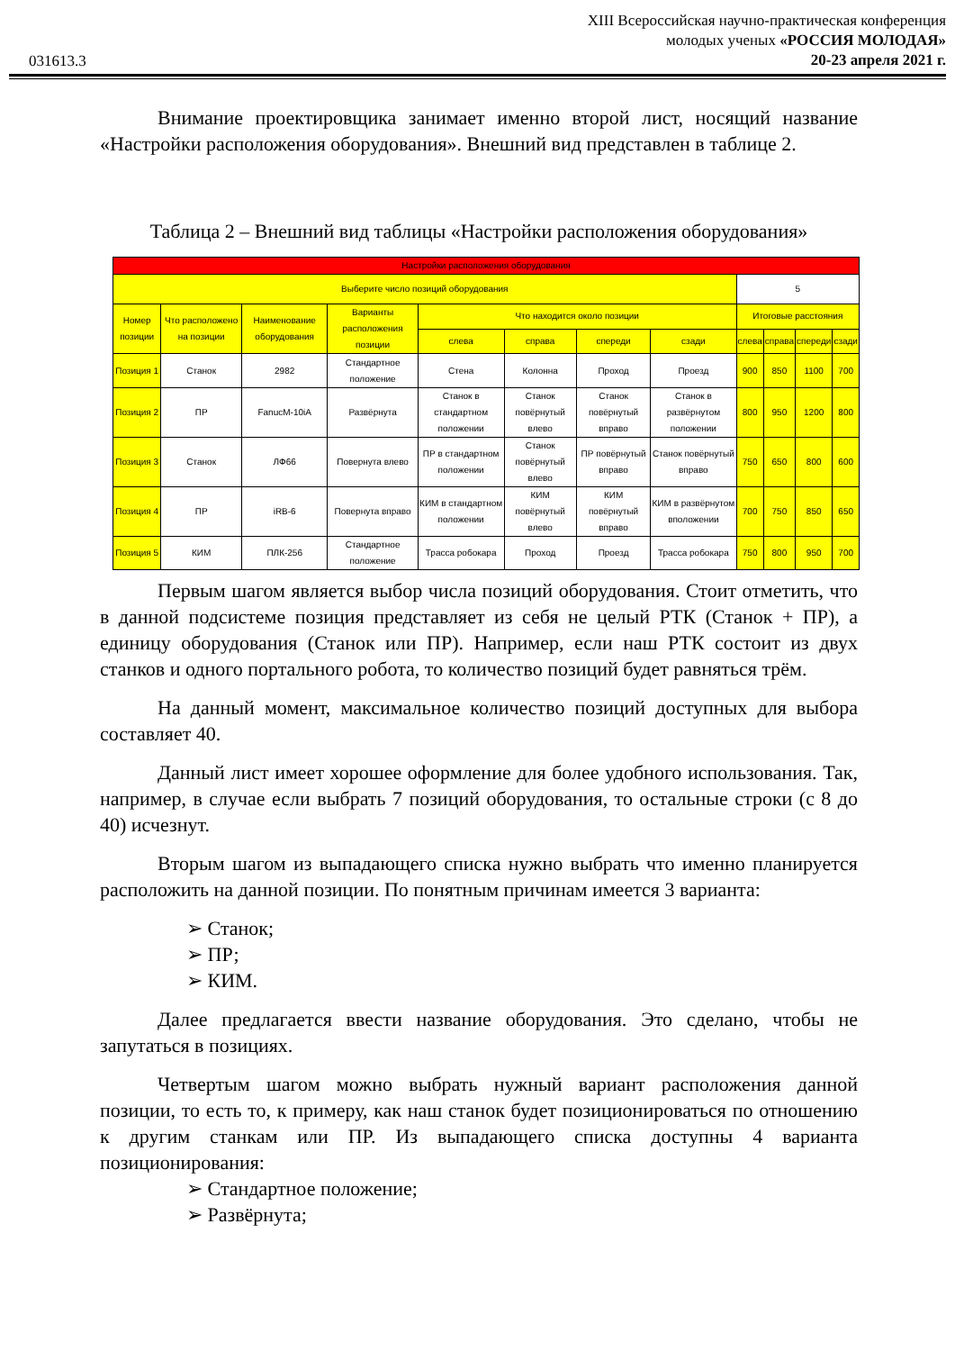031613.3
XIII Всероссийская научно-практическая конференция
молодых ученых «РОССИЯ МОЛОДАЯ»
20-23 апреля 2021 г.
Внимание проектировщика занимает именно второй лист, носящий название «Настройки расположения оборудования». Внешний вид представлен в таблице 2.
Таблица 2 – Внешний вид таблицы «Настройки расположения оборудования»
| Настройки расположения оборудования | | | | | | | | | | | |
| --- | --- | --- | --- | --- | --- | --- | --- | --- | --- | --- | --- |
| Выберите число позиций оборудования | | | | | | | | 5 | | | |
| Номер позиции | Что расположено на позиции | Наименование оборудования | Варианты расположения позиции | Что находится около позиции | | | | Итоговые расстояния | | | |
| | | | | слева | справа | спереди | сзади | слева | справа | спереди | сзади |
| Позиция 1 | Станок | 2982 | Стандартное положение | Стена | Колонна | Проход | Проезд | 900 | 850 | 1100 | 700 |
| Позиция 2 | ПР | FanucM-10iA | Развёрнута | Станок в стандартном положении | Станок повёрнутый влево | Станок повёрнутый вправо | Станок в развёрнутом положении | 800 | 950 | 1200 | 800 |
| Позиция 3 | Станок | ЛФ66 | Повернута влево | ПР в стандартном положении | Станок повёрнутый влево | ПР повёрнутый вправо | Станок повёрнутый вправо | 750 | 650 | 800 | 600 |
| Позиция 4 | ПР | iRB-6 | Повернута вправо | КИМ в стандартном положении | КИМ повёрнутый влево | КИМ повёрнутый вправо | КИМ в развёрнутом вположении | 700 | 750 | 850 | 650 |
| Позиция 5 | КИМ | ПЛК-256 | Стандартное положение | Трасса робокара | Проход | Проезд | Трасса робокара | 750 | 800 | 950 | 700 |
Первым шагом является выбор числа позиций оборудования. Стоит отметить, что в данной подсистеме позиция представляет из себя не целый РТК (Станок + ПР), а единицу оборудования (Станок или ПР). Например, если наш РТК состоит из двух станков и одного портального робота, то количество позиций будет равняться трём.
На данный момент, максимальное количество позиций доступных для выбора составляет 40.
Данный лист имеет хорошее оформление для более удобного использования. Так, например, в случае если выбрать 7 позиций оборудования, то остальные строки (с 8 до 40) исчезнут.
Вторым шагом из выпадающего списка нужно выбрать что именно планируется расположить на данной позиции. По понятным причинам имеется 3 варианта:
➢ Станок;
➢ ПР;
➢ КИМ.
Далее предлагается ввести название оборудования. Это сделано, чтобы не запутаться в позициях.
Четвертым шагом можно выбрать нужный вариант расположения данной позиции, то есть то, к примеру, как наш станок будет позиционироваться по отношению к другим станкам или ПР. Из выпадающего списка доступны 4 варианта позиционирования:
➢ Стандартное положение;
➢ Развёрнута;